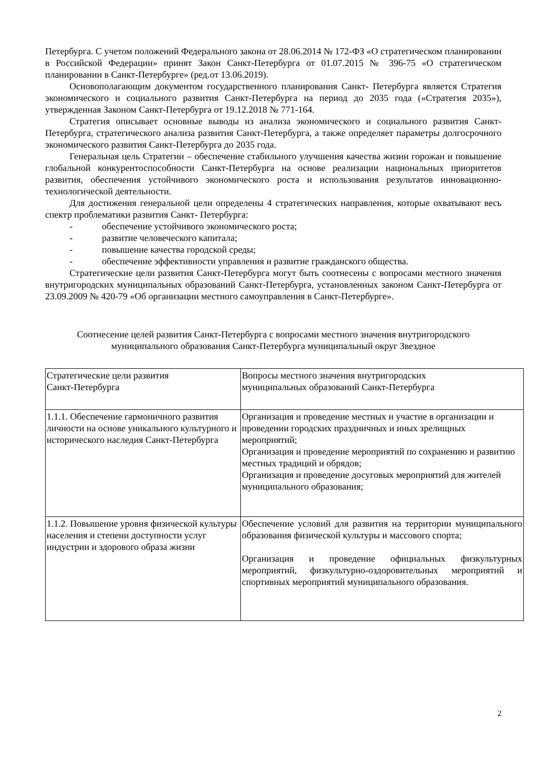Петербурга. С учетом положений Федерального закона от 28.06.2014 № 172-ФЗ «О стратегическом планировании в Российской Федерации» принят Закон Санкт-Петербурга от 01.07.2015 № 396-75 «О стратегическом планировании в Санкт-Петербурге» (ред.от 13.06.2019).
Основополагающим документом государственного планирования Санкт- Петербурга является Стратегия экономического и социального развития Санкт-Петербурга на период до 2035 года («Стратегия 2035»), утвержденная Законом Санкт-Петербурга от 19.12.2018 № 771-164.
Стратегия описывает основные выводы из анализа экономического и социального развития Санкт-Петербурга, стратегического анализа развития Санкт-Петербурга, а также определяет параметры долгосрочного экономического развития Санкт-Петербурга до 2035 года.
Генеральная цель Стратегии – обеспечение стабильного улучшения качества жизни горожан и повышение глобальной конкурентоспособности Санкт-Петербурга на основе реализации национальных приоритетов развития, обеспечения устойчивого экономического роста и использования результатов инновационно-технологической деятельности.
Для достижения генеральной цели определены 4 стратегических направления, которые охватывают весь спектр проблематики развития Санкт- Петербурга:
- обеспечение устойчивого экономического роста;
- развитие человеческого капитала;
- повышение качества городской среды;
- обеспечение эффективности управления и развитие гражданского общества.
Стратегические цели развития Санкт-Петербурга могут быть соотнесены с вопросами местного значения внутригородских муниципальных образований Санкт-Петербурга, установленных законом Санкт-Петербурга от 23.09.2009 № 420-79 «Об организации местного самоуправления в Санкт-Петербурге».
Соотнесение целей развития Санкт-Петербурга с вопросами местного значения внутригородского муниципального образования Санкт-Петербурга муниципальный округ Звездное
| Стратегические цели развития Санкт-Петербурга | Вопросы местного значения внутригородских муниципальных образований Санкт-Петербурга |
| 1.1.1. Обеспечение гармоничного развития личности на основе уникального культурного и исторического наследия Санкт-Петербурга | Организация и проведение местных и участие в организации и проведении городских праздничных и иных зрелищных мероприятий; Организация и проведение мероприятий по сохранению и развитию местных традиций и обрядов; Организация и проведение досуговых мероприятий для жителей муниципального образования; |
| 1.1.2. Повышение уровня физической культуры населения и степени доступности услуг индустрии и здорового образа жизни | Обеспечение условий для развития на территории муниципального образования физической культуры и массового спорта; Организация и проведение официальных физкультурных мероприятий, физкультурно-оздоровительных мероприятий и спортивных мероприятий муниципального образования. |
2